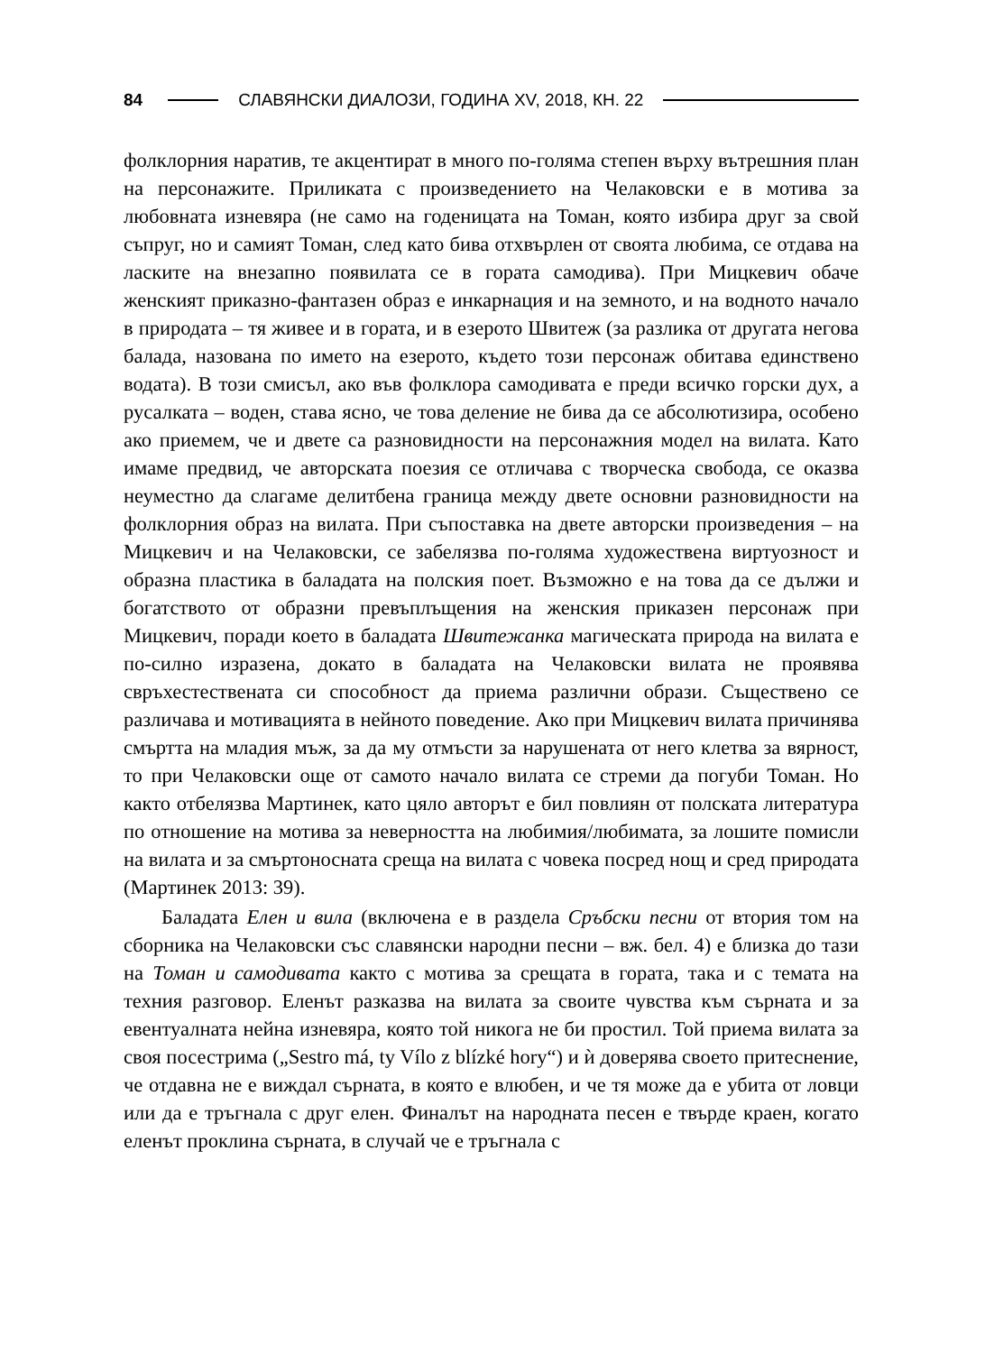84
СЛАВЯНСКИ ДИАЛОЗИ, ГОДИНА XV, 2018, КН. 22
фолклорния наратив, те акцентират в много по-голяма степен върху вътрешния план на персонажите. Приликата с произведението на Челаковски е в мотива за любовната изневяра (не само на годеницата на Томан, която избира друг за свой съпруг, но и самият Томан, след като бива отхвърлен от своята любима, се отдава на ласките на внезапно появилата се в гората самодива). При Мицкевич обаче женският приказно-фантазен образ е инкарнация и на земното, и на водното начало в природата – тя живее и в гората, и в езерото Швитеж (за разлика от другата негова балада, назована по името на езерото, където този персонаж обитава единствено водата). В този смисъл, ако във фолклора самодивата е преди всичко горски дух, а русалката – воден, става ясно, че това деление не бива да се абсолютизира, особено ако приемем, че и двете са разновидности на персонажния модел на вилата. Като имаме предвид, че авторската поезия се отличава с творческа свобода, се оказва неуместно да слагаме делитбена граница между двете основни разновидности на фолклорния образ на вилата. При съпоставка на двете авторски произведения – на Мицкевич и на Челаковски, се забелязва по-голяма художествена виртуозност и образна пластика в баладата на полския поет. Възможно е на това да се дължи и богатството от образни превъплъщения на женския приказен персонаж при Мицкевич, поради което в баладата Швитежанка магическата природа на вилата е по-силно изразена, докато в баладата на Челаковски вилата не проявява свръхестествената си способност да приема различни образи. Съществено се различава и мотивацията в нейното поведение. Ако при Мицкевич вилата причинява смъртта на младия мъж, за да му отмъсти за нарушената от него клетва за вярност, то при Челаковски още от самото начало вилата се стреми да погуби Томан. Но както отбелязва Мартинек, като цяло авторът е бил повлиян от полската литература по отношение на мотива за неверността на любимия/любимата, за лошите помисли на вилата и за смъртоносната среща на вилата с човека посред нощ и сред природата (Мартинек 2013: 39).
Баладата Елен и вила (включена е в раздела Сръбски песни от втория том на сборника на Челаковски със славянски народни песни – вж. бел. 4) е близка до тази на Томан и самодивата както с мотива за срещата в гората, така и с темата на техния разговор. Еленът разказва на вилата за своите чувства към сърната и за евентуалната нейна изневяра, която той никога не би простил. Той приема вилата за своя посестрима („Sestro má, ty Vílo z blízké hory“) и ѝ доверява своето притеснение, че отдавна не е виждал сърната, в която е влюбен, и че тя може да е убита от ловци или да е тръгнала с друг елен. Финалът на народната песен е твърде краен, когато еленът проклина сърната, в случай че е тръгнала с